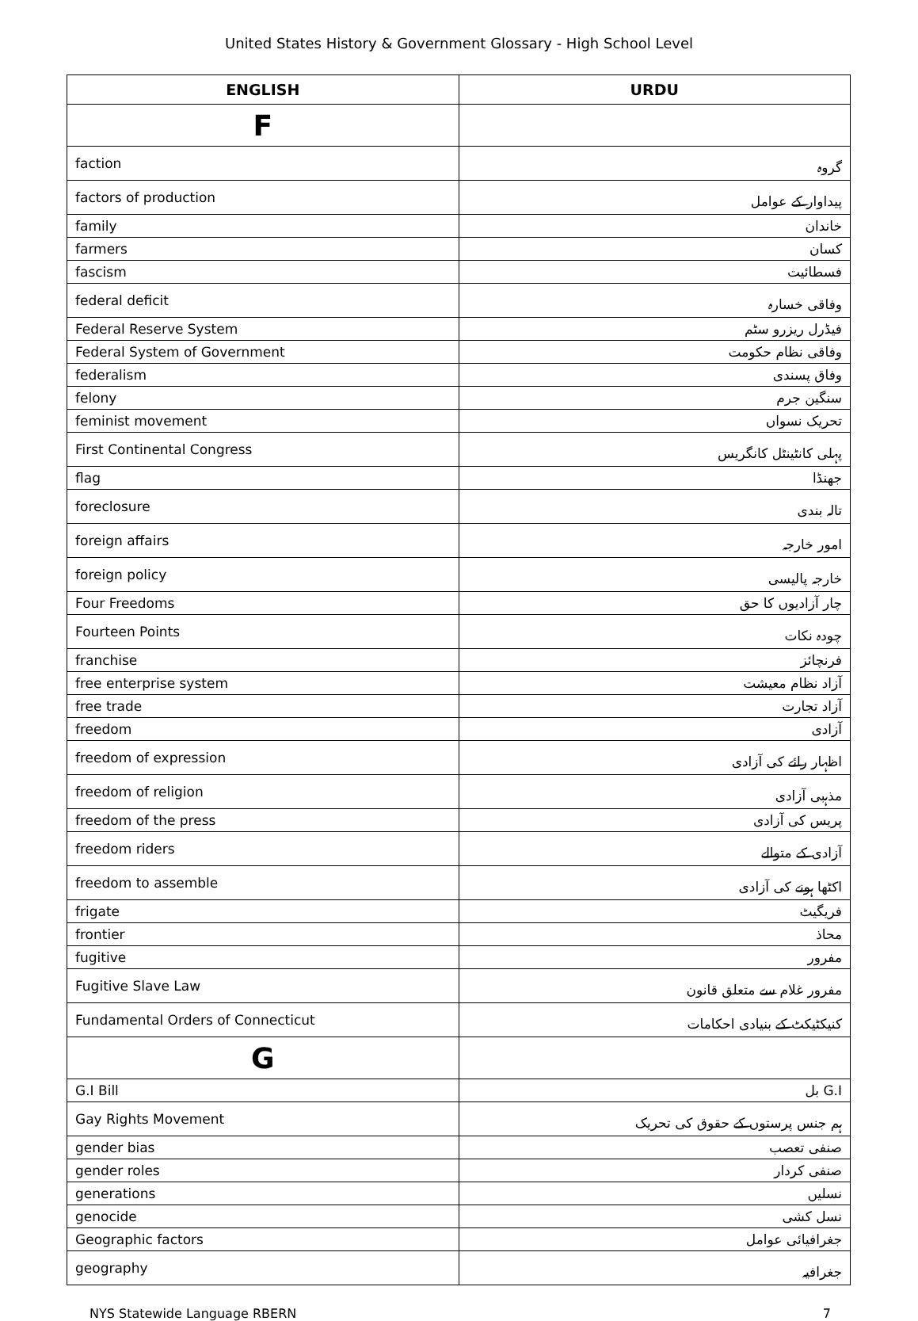United States History & Government Glossary - High School Level
| ENGLISH | URDU |
| --- | --- |
| F | |
| faction | گروہ |
| factors of production | پیداوار کے عوامل |
| family | خاندان |
| farmers | کسان |
| fascism | فسطائیت |
| federal deficit | وفاقی خسارہ |
| Federal Reserve System | فیڈرل ریزرو سٹم |
| Federal System of Government | وفاقی نظام حکومت |
| federalism | وفاق پسندی |
| felony | سنگین جرم |
| feminist movement | تحریک نسواں |
| First Continental Congress | پہلی کانٹینٹل کانگریس |
| flag | جھنڈا |
| foreclosure | تالہ بندی |
| foreign affairs | امور خارجہ |
| foreign policy | خارجہ پالیسی |
| Four Freedoms | چار آزادیوں کا حق |
| Fourteen Points | چودہ نکات |
| franchise | فرنچائز |
| free enterprise system | آزاد نظام معیشت |
| free trade | آزاد تجارت |
| freedom | آزادی |
| freedom of expression | اظہار رائے کی آزادی |
| freedom of religion | مذہبی آزادی |
| freedom of the press | پریس کی آزادی |
| freedom riders | آزادی کے متوالے |
| freedom to assemble | اکٹھا ہونے کی آزادی |
| frigate | فریگیٹ |
| frontier | محاذ |
| fugitive | مفرور |
| Fugitive Slave Law | مفرور غلام سے متعلق قانون |
| Fundamental Orders of Connecticut | کنیکٹیکٹ کے بنیادی احکامات |
| G | |
| G.I Bill | G.I بل |
| Gay Rights Movement | ہم جنس پرستوں کے حقوق کی تحریک |
| gender bias | صنفی تعصب |
| gender roles | صنفی کردار |
| generations | نسلیں |
| genocide | نسل کشی |
| Geographic factors | جغرافیائی عوامل |
| geography | جغرافیہ |
NYS Statewide Language RBERN 7